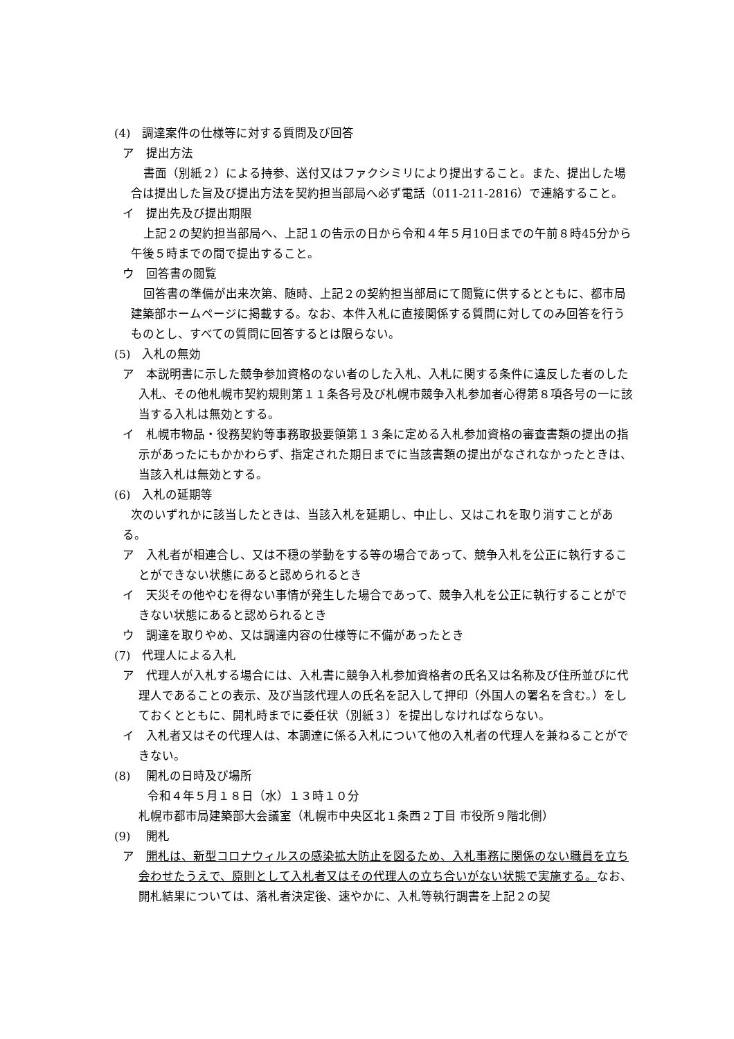(4)　調達案件の仕様等に対する質問及び回答
ア　提出方法
書面（別紙２）による持参、送付又はファクシミリにより提出すること。また、提出した場合は提出した旨及び提出方法を契約担当部局へ必ず電話（011-211-2816）で連絡すること。
イ　提出先及び提出期限
上記２の契約担当部局へ、上記１の告示の日から令和４年５月10日までの午前８時45分から午後５時までの間で提出すること。
ウ　回答書の閲覧
回答書の準備が出来次第、随時、上記２の契約担当部局にて閲覧に供するとともに、都市局建築部ホームページに掲載する。なお、本件入札に直接関係する質問に対してのみ回答を行うものとし、すべての質問に回答するとは限らない。
(5)　入札の無効
ア　本説明書に示した競争参加資格のない者のした入札、入札に関する条件に違反した者のした入札、その他札幌市契約規則第１１条各号及び札幌市競争入札参加者心得第８項各号の一に該当する入札は無効とする。
イ　札幌市物品・役務契約等事務取扱要領第１３条に定める入札参加資格の審査書類の提出の指示があったにもかかわらず、指定された期日までに当該書類の提出がなされなかったときは、当該入札は無効とする。
(6)　入札の延期等
次のいずれかに該当したときは、当該入札を延期し、中止し、又はこれを取り消すことがある。
ア　入札者が相連合し、又は不穏の挙動をする等の場合であって、競争入札を公正に執行することができない状態にあると認められるとき
イ　天災その他やむを得ない事情が発生した場合であって、競争入札を公正に執行することができない状態にあると認められるとき
ウ　調達を取りやめ、又は調達内容の仕様等に不備があったとき
(7)　代理人による入札
ア　代理人が入札する場合には、入札書に競争入札参加資格者の氏名又は名称及び住所並びに代理人であることの表示、及び当該代理人の氏名を記入して押印（外国人の署名を含む。）をしておくとともに、開札時までに委任状（別紙３）を提出しなければならない。
イ　入札者又はその代理人は、本調達に係る入札について他の入札者の代理人を兼ねることができない。
(8)　 開札の日時及び場所
令和４年５月１８日（水）１３時１０分
札幌市都市局建築部大会議室（札幌市中央区北１条西２丁目 市役所９階北側）
(9)　 開札
ア　開札は、新型コロナウィルスの感染拡大防止を図るため、入札事務に関係のない職員を立ち会わせたうえで、原則として入札者又はその代理人の立ち合いがない状態で実施する。なお、開札結果については、落札者決定後、速やかに、入札等執行調書を上記２の契